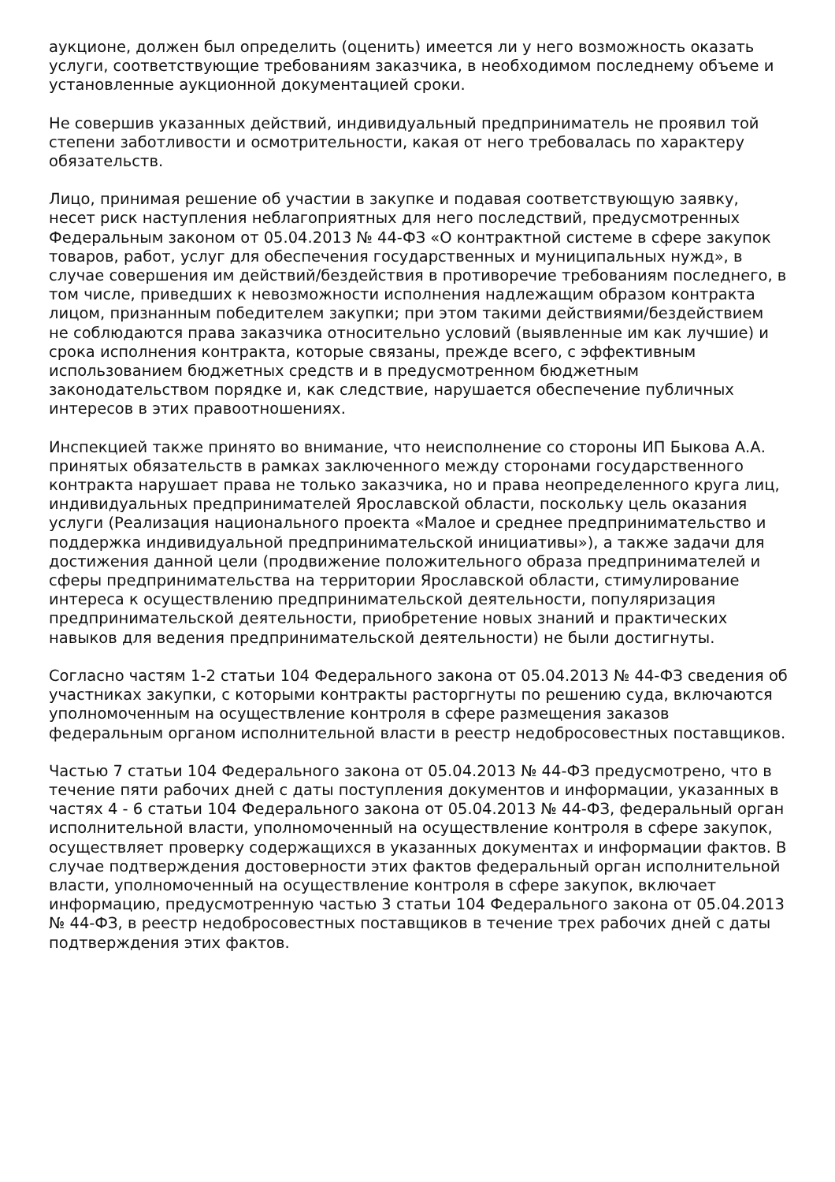аукционе, должен был определить (оценить) имеется ли у него возможность оказать услуги, соответствующие требованиям заказчика, в необходимом последнему объеме и установленные аукционной документацией сроки.
Не совершив указанных действий, индивидуальный предприниматель не проявил той степени заботливости и осмотрительности, какая от него требовалась по характеру обязательств.
Лицо, принимая решение об участии в закупке и подавая соответствующую заявку, несет риск наступления неблагоприятных для него последствий, предусмотренных Федеральным законом от 05.04.2013 № 44-ФЗ «О контрактной системе в сфере закупок товаров, работ, услуг для обеспечения государственных и муниципальных нужд», в случае совершения им действий/бездействия в противоречие требованиям последнего, в том числе, приведших к невозможности исполнения надлежащим образом контракта лицом, признанным победителем закупки; при этом такими действиями/бездействием не соблюдаются права заказчика относительно условий (выявленные им как лучшие) и срока исполнения контракта, которые связаны, прежде всего, с эффективным использованием бюджетных средств и в предусмотренном бюджетным законодательством порядке и, как следствие, нарушается обеспечение публичных интересов в этих правоотношениях.
Инспекцией также принято во внимание, что неисполнение со стороны ИП Быкова А.А. принятых обязательств в рамках заключенного между сторонами государственного контракта нарушает права не только заказчика, но и права неопределенного круга лиц, индивидуальных предпринимателей Ярославской области, поскольку цель оказания услуги (Реализация национального проекта «Малое и среднее предпринимательство и поддержка индивидуальной предпринимательской инициативы»), а также задачи для достижения данной цели (продвижение положительного образа предпринимателей и сферы предпринимательства на территории Ярославской области, стимулирование интереса к осуществлению предпринимательской деятельности, популяризация предпринимательской деятельности, приобретение новых знаний и практических навыков для ведения предпринимательской деятельности) не были достигнуты.
Согласно частям 1-2 статьи 104 Федерального закона от 05.04.2013 № 44-ФЗ сведения об участниках закупки, с которыми контракты расторгнуты по решению суда, включаются уполномоченным на осуществление контроля в сфере размещения заказов федеральным органом исполнительной власти в реестр недобросовестных поставщиков.
Частью 7 статьи 104 Федерального закона от 05.04.2013 № 44-ФЗ предусмотрено, что в течение пяти рабочих дней с даты поступления документов и информации, указанных в частях 4 - 6 статьи 104 Федерального закона от 05.04.2013 № 44-ФЗ, федеральный орган исполнительной власти, уполномоченный на осуществление контроля в сфере закупок, осуществляет проверку содержащихся в указанных документах и информации фактов. В случае подтверждения достоверности этих фактов федеральный орган исполнительной власти, уполномоченный на осуществление контроля в сфере закупок, включает информацию, предусмотренную частью 3 статьи 104 Федерального закона от 05.04.2013 № 44-ФЗ, в реестр недобросовестных поставщиков в течение трех рабочих дней с даты подтверждения этих фактов.